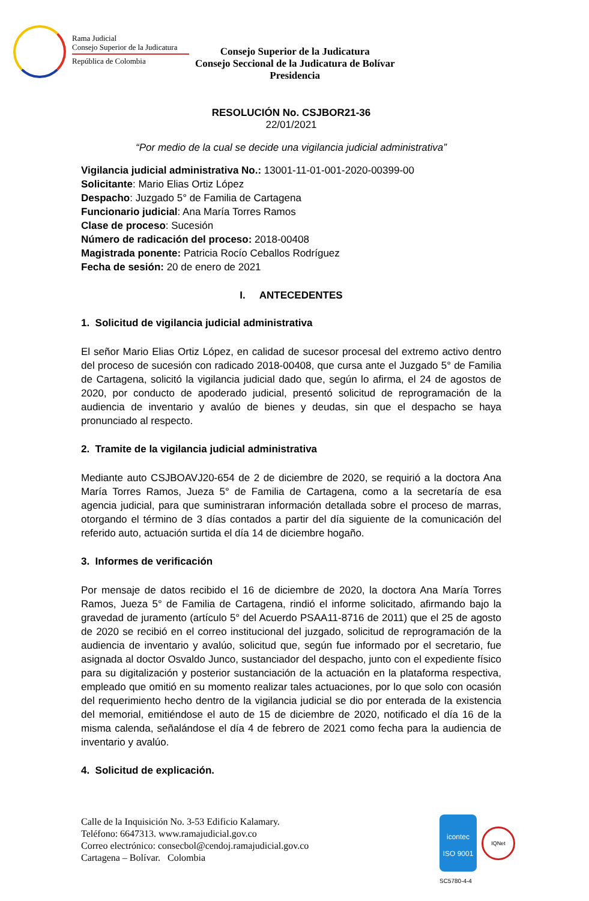Rama Judicial
Consejo Superior de la Judicatura
República de Colombia
Consejo Superior de la Judicatura
Consejo Seccional de la Judicatura de Bolívar
Presidencia
RESOLUCIÓN No. CSJBOR21-36
22/01/2021
“Por medio de la cual se decide una vigilancia judicial administrativa”
Vigilancia judicial administrativa No.: 13001-11-01-001-2020-00399-00
Solicitante: Mario Elias Ortiz López
Despacho: Juzgado 5° de Familia de Cartagena
Funcionario judicial: Ana María Torres Ramos
Clase de proceso: Sucesión
Número de radicación del proceso: 2018-00408
Magistrada ponente: Patricia Rocío Ceballos Rodríguez
Fecha de sesión: 20 de enero de 2021
I. ANTECEDENTES
1. Solicitud de vigilancia judicial administrativa
El señor Mario Elias Ortiz López, en calidad de sucesor procesal del extremo activo dentro del proceso de sucesión con radicado 2018-00408, que cursa ante el Juzgado 5° de Familia de Cartagena, solicitó la vigilancia judicial dado que, según lo afirma, el 24 de agostos de 2020, por conducto de apoderado judicial, presentó solicitud de reprogramación de la audiencia de inventario y avalúo de bienes y deudas, sin que el despacho se haya pronunciado al respecto.
2. Tramite de la vigilancia judicial administrativa
Mediante auto CSJBOAVJ20-654 de 2 de diciembre de 2020, se requirió a la doctora Ana María Torres Ramos, Jueza 5° de Familia de Cartagena, como a la secretaría de esa agencia judicial, para que suministraran información detallada sobre el proceso de marras, otorgando el término de 3 días contados a partir del día siguiente de la comunicación del referido auto, actuación surtida el día 14 de diciembre hogaño.
3. Informes de verificación
Por mensaje de datos recibido el 16 de diciembre de 2020, la doctora Ana María Torres Ramos, Jueza 5° de Familia de Cartagena, rindió el informe solicitado, afirmando bajo la gravedad de juramento (artículo 5° del Acuerdo PSAA11-8716 de 2011) que el 25 de agosto de 2020 se recibió en el correo institucional del juzgado, solicitud de reprogramación de la audiencia de inventario y avalúo, solicitud que, según fue informado por el secretario, fue asignada al doctor Osvaldo Junco, sustanciador del despacho, junto con el expediente físico para su digitalización y posterior sustanciación de la actuación en la plataforma respectiva, empleado que omitió en su momento realizar tales actuaciones, por lo que solo con ocasión del requerimiento hecho dentro de la vigilancia judicial se dio por enterada de la existencia del memorial, emitiéndose el auto de 15 de diciembre de 2020, notificado el día 16 de la misma calenda, señalándose el día 4 de febrero de 2021 como fecha para la audiencia de inventario y avalúo.
4. Solicitud de explicación.
Calle de la Inquisición No. 3-53 Edificio Kalamary.
Teléfono: 6647313. www.ramajudicial.gov.co
Correo electrónico: consecbol@cendoj.ramajudicial.gov.co
Cartagena – Bolívar. Colombia
icontec
ISO 9001
IQNet
SC5780-4-4